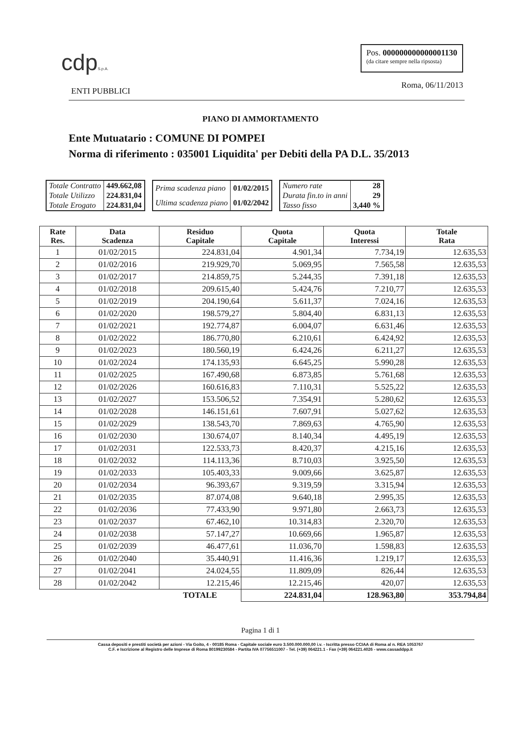cdpS.p.A.
Pos. 000000000000001130
(da citare sempre nella ripsosta)
ENTI PUBBLICI Roma, 06/11/2013
PIANO DI AMMORTAMENTO
Ente Mutuatario : COMUNE DI POMPEI
Norma di riferimento : 035001 Liquidita' per Debiti della PA D.L. 35/2013
| Totale Contratto | 449.662,08 |
| Totale Utilizzo | 224.831,04 |
| Totale Erogato | 224.831,04 |
| Prima scadenza piano | 01/02/2015 |
| Ultima scadenza piano | 01/02/2042 |
| Numero rate | 28 |
| Durata fin.to in anni | 29 |
| Tasso fisso | 3,440 % |
| Rate Res. | Data Scadenza | Residuo Capitale | Quota Capitale | Quota Interessi | Totale Rata |
| --- | --- | --- | --- | --- | --- |
| 1 | 01/02/2015 | 224.831,04 | 4.901,34 | 7.734,19 | 12.635,53 |
| 2 | 01/02/2016 | 219.929,70 | 5.069,95 | 7.565,58 | 12.635,53 |
| 3 | 01/02/2017 | 214.859,75 | 5.244,35 | 7.391,18 | 12.635,53 |
| 4 | 01/02/2018 | 209.615,40 | 5.424,76 | 7.210,77 | 12.635,53 |
| 5 | 01/02/2019 | 204.190,64 | 5.611,37 | 7.024,16 | 12.635,53 |
| 6 | 01/02/2020 | 198.579,27 | 5.804,40 | 6.831,13 | 12.635,53 |
| 7 | 01/02/2021 | 192.774,87 | 6.004,07 | 6.631,46 | 12.635,53 |
| 8 | 01/02/2022 | 186.770,80 | 6.210,61 | 6.424,92 | 12.635,53 |
| 9 | 01/02/2023 | 180.560,19 | 6.424,26 | 6.211,27 | 12.635,53 |
| 10 | 01/02/2024 | 174.135,93 | 6.645,25 | 5.990,28 | 12.635,53 |
| 11 | 01/02/2025 | 167.490,68 | 6.873,85 | 5.761,68 | 12.635,53 |
| 12 | 01/02/2026 | 160.616,83 | 7.110,31 | 5.525,22 | 12.635,53 |
| 13 | 01/02/2027 | 153.506,52 | 7.354,91 | 5.280,62 | 12.635,53 |
| 14 | 01/02/2028 | 146.151,61 | 7.607,91 | 5.027,62 | 12.635,53 |
| 15 | 01/02/2029 | 138.543,70 | 7.869,63 | 4.765,90 | 12.635,53 |
| 16 | 01/02/2030 | 130.674,07 | 8.140,34 | 4.495,19 | 12.635,53 |
| 17 | 01/02/2031 | 122.533,73 | 8.420,37 | 4.215,16 | 12.635,53 |
| 18 | 01/02/2032 | 114.113,36 | 8.710,03 | 3.925,50 | 12.635,53 |
| 19 | 01/02/2033 | 105.403,33 | 9.009,66 | 3.625,87 | 12.635,53 |
| 20 | 01/02/2034 | 96.393,67 | 9.319,59 | 3.315,94 | 12.635,53 |
| 21 | 01/02/2035 | 87.074,08 | 9.640,18 | 2.995,35 | 12.635,53 |
| 22 | 01/02/2036 | 77.433,90 | 9.971,80 | 2.663,73 | 12.635,53 |
| 23 | 01/02/2037 | 67.462,10 | 10.314,83 | 2.320,70 | 12.635,53 |
| 24 | 01/02/2038 | 57.147,27 | 10.669,66 | 1.965,87 | 12.635,53 |
| 25 | 01/02/2039 | 46.477,61 | 11.036,70 | 1.598,83 | 12.635,53 |
| 26 | 01/02/2040 | 35.440,91 | 11.416,36 | 1.219,17 | 12.635,53 |
| 27 | 01/02/2041 | 24.024,55 | 11.809,09 | 826,44 | 12.635,53 |
| 28 | 01/02/2042 | 12.215,46 | 12.215,46 | 420,07 | 12.635,53 |
| | | TOTALE | 224.831,04 | 128.963,80 | 353.794,84 |
Pagina 1 di 1
Cassa depositi e prestiti società per azioni - Via Goito, 4 - 00185 Roma - Capitale sociale euro 3.500.000.000,00 i.v. - Iscritta presso CCIAA di Roma al n. REA 1053767
C.F. e Iscrizione al Registro delle Imprese di Roma 80199230584 - Partita IVA 07756511007 - Tel. (+39) 064221.1 - Fax (+39) 064221.4026 - www.cassaddpp.it